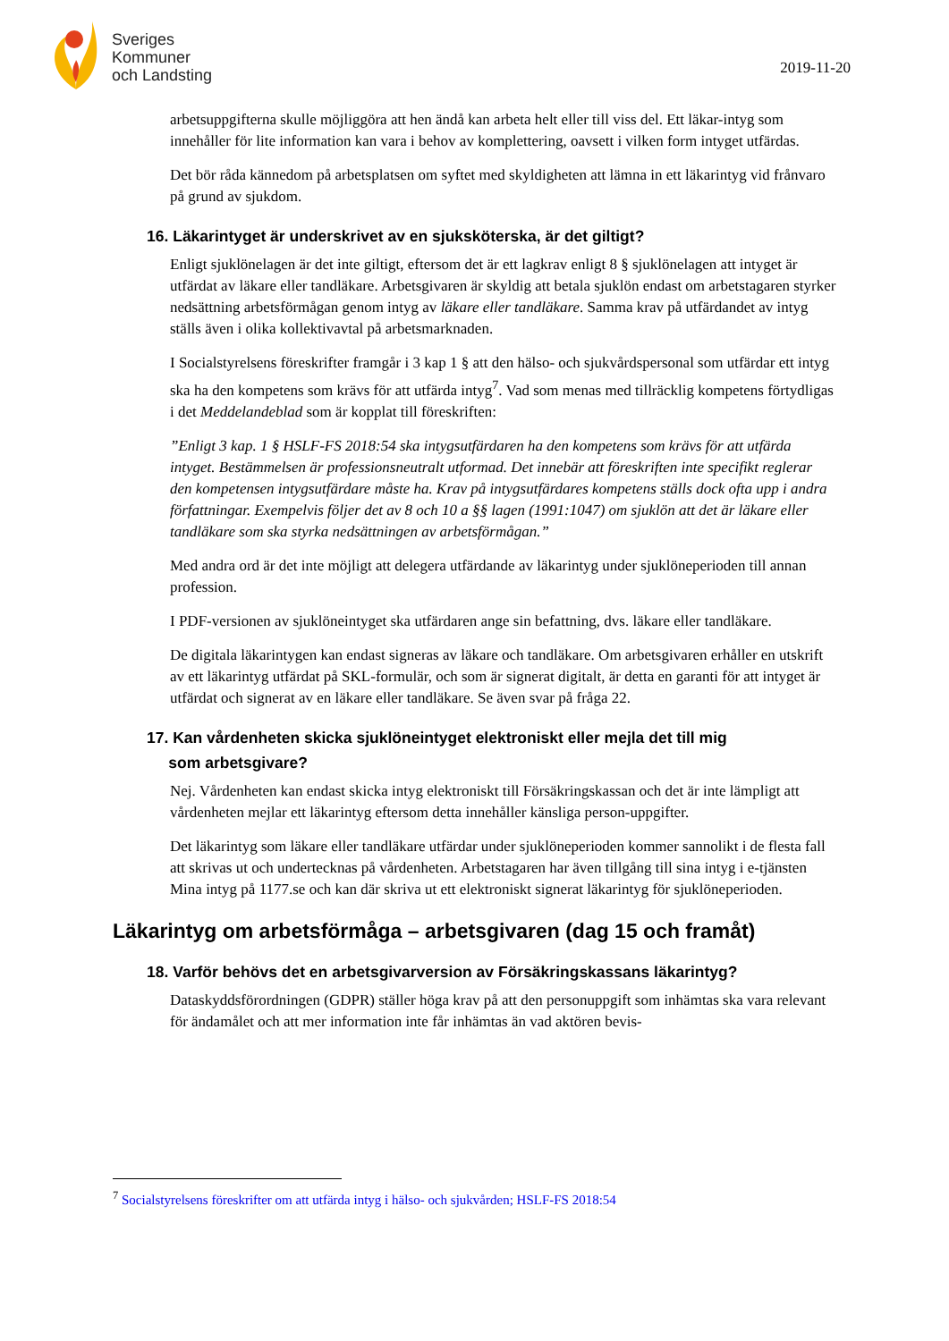Sveriges
Kommuner
och Landsting
2019-11-20
arbetsuppgifterna skulle möjliggöra att hen ändå kan arbeta helt eller till viss del. Ett läkar-intyg som innehåller för lite information kan vara i behov av komplettering, oavsett i vilken form intyget utfärdas.
Det bör råda kännedom på arbetsplatsen om syftet med skyldigheten att lämna in ett läkarintyg vid frånvaro på grund av sjukdom.
16. Läkarintyget är underskrivet av en sjuksköterska, är det giltigt?
Enligt sjuklönelagen är det inte giltigt, eftersom det är ett lagkrav enligt 8 § sjuklönelagen att intyget är utfärdat av läkare eller tandläkare. Arbetsgivaren är skyldig att betala sjuklön endast om arbetstagaren styrker nedsättning arbetsförmågan genom intyg av läkare eller tandläkare. Samma krav på utfärdandet av intyg ställs även i olika kollektivavtal på arbetsmarknaden.
I Socialstyrelsens föreskrifter framgår i 3 kap 1 § att den hälso- och sjukvårdspersonal som utfärdar ett intyg ska ha den kompetens som krävs för att utfärda intyg<sup>7</sup>. Vad som menas med tillräcklig kompetens förtydligas i det Meddelandeblad som är kopplat till föreskriften:
”Enligt 3 kap. 1 § HSLF-FS 2018:54 ska intygsutfärdaren ha den kompetens som krävs för att utfärda intyget. Bestämmelsen är professionsneutralt utformad. Det innebär att föreskriften inte specifikt reglerar den kompetensen intygsutfärdare måste ha. Krav på intygsutfärdares kompetens ställs dock ofta upp i andra författningar. Exempelvis följer det av 8 och 10 a §§ lagen (1991:1047) om sjuklön att det är läkare eller tandläkare som ska styrka nedsättningen av arbetsförmågan.”
Med andra ord är det inte möjligt att delegera utfärdande av läkarintyg under sjuklöneperioden till annan profession.
I PDF-versionen av sjuklöneintyget ska utfärdaren ange sin befattning, dvs. läkare eller tandläkare.
De digitala läkarintygen kan endast signeras av läkare och tandläkare. Om arbetsgivaren erhåller en utskrift av ett läkarintyg utfärdat på SKL-formulär, och som är signerat digitalt, är detta en garanti för att intyget är utfärdat och signerat av en läkare eller tandläkare. Se även svar på fråga 22.
17. Kan vårdenheten skicka sjuklöneintyget elektroniskt eller mejla det till mig
som arbetsgivare?
Nej. Vårdenheten kan endast skicka intyg elektroniskt till Försäkringskassan och det är inte lämpligt att vårdenheten mejlar ett läkarintyg eftersom detta innehåller känsliga person-uppgifter.
Det läkarintyg som läkare eller tandläkare utfärdar under sjuklöneperioden kommer sannolikt i de flesta fall att skrivas ut och undertecknas på vårdenheten. Arbetstagaren har även tillgång till sina intyg i e-tjänsten Mina intyg på 1177.se och kan där skriva ut ett elektroniskt signerat läkarintyg för sjuklöneperioden.
Läkarintyg om arbetsförmåga – arbetsgivaren (dag 15 och framåt)
18. Varför behövs det en arbetsgivarversion av Försäkringskassans läkarintyg?
Dataskyddsförordningen (GDPR) ställer höga krav på att den personuppgift som inhämtas ska vara relevant för ändamålet och att mer information inte får inhämtas än vad aktören bevis-
<sup>7</sup> Socialstyrelsens föreskrifter om att utfärda intyg i hälso- och sjukvården; HSLF-FS 2018:54